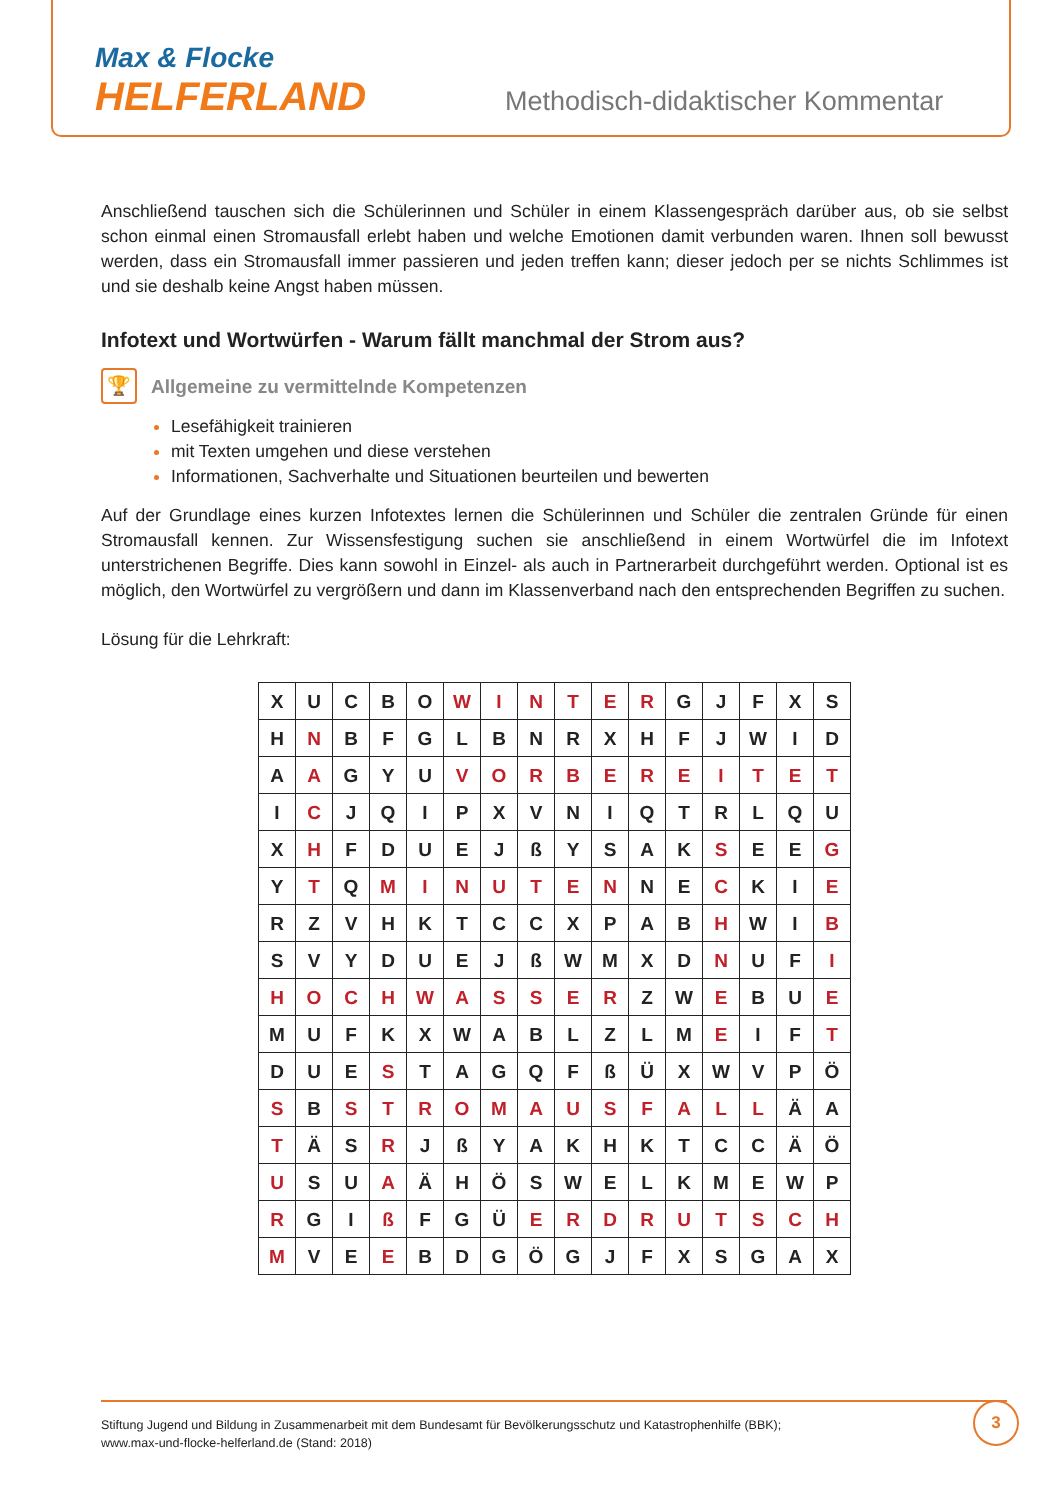Max & Flocke
HELFERLAND
Methodisch-didaktischer Kommentar
Anschließend tauschen sich die Schülerinnen und Schüler in einem Klassengespräch darüber aus, ob sie selbst schon einmal einen Stromausfall erlebt haben und welche Emotionen damit verbunden waren. Ihnen soll bewusst werden, dass ein Stromausfall immer passieren und jeden treffen kann; dieser jedoch per se nichts Schlimmes ist und sie deshalb keine Angst haben müssen.
Infotext und Wortwürfen - Warum fällt manchmal der Strom aus?
🏆
Allgemeine zu vermittelnde Kompetenzen
Lesefähigkeit trainieren
mit Texten umgehen und diese verstehen
Informationen, Sachverhalte und Situationen beurteilen und bewerten
Auf der Grundlage eines kurzen Infotextes lernen die Schülerinnen und Schüler die zentralen Gründe für einen Stromausfall kennen. Zur Wissensfestigung suchen sie anschließend in einem Wortwürfel die im Infotext unterstrichenen Begriffe. Dies kann sowohl in Einzel- als auch in Partnerarbeit durchgeführt werden. Optional ist es möglich, den Wortwürfel zu vergrößern und dann im Klassenverband nach den entsprechenden Begriffen zu suchen.
Lösung für die Lehrkraft:
| X | U | C | B | O | W | I | N | T | E | R | G | J | F | X | S |
| H | N | B | F | G | L | B | N | R | X | H | F | J | W | I | D |
| A | A | G | Y | U | V | O | R | B | E | R | E | I | T | E | T |
| I | C | J | Q | I | P | X | V | N | I | Q | T | R | L | Q | U |
| X | H | F | D | U | E | J | ß | Y | S | A | K | S | E | E | G |
| Y | T | Q | M | I | N | U | T | E | N | N | E | C | K | I | E |
| R | Z | V | H | K | T | C | C | X | P | A | B | H | W | I | B |
| S | V | Y | D | U | E | J | ß | W | M | X | D | N | U | F | I |
| H | O | C | H | W | A | S | S | E | R | Z | W | E | B | U | E |
| M | U | F | K | X | W | A | B | L | Z | L | M | E | I | F | T |
| D | U | E | S | T | A | G | Q | F | ß | Ü | X | W | V | P | Ö |
| S | B | S | T | R | O | M | A | U | S | F | A | L | L | Ä | A |
| T | Ä | S | R | J | ß | Y | A | K | H | K | T | C | C | Ä | Ö |
| U | S | U | A | Ä | H | Ö | S | W | E | L | K | M | E | W | P |
| R | G | I | ß | F | G | Ü | E | R | D | R | U | T | S | C | H |
| M | V | E | E | B | D | G | Ö | G | J | F | X | S | G | A | X |
Stiftung Jugend und Bildung in Zusammenarbeit mit dem Bundesamt für Bevölkerungsschutz und Katastrophenhilfe (BBK);
www.max-und-flocke-helferland.de (Stand: 2018)
3